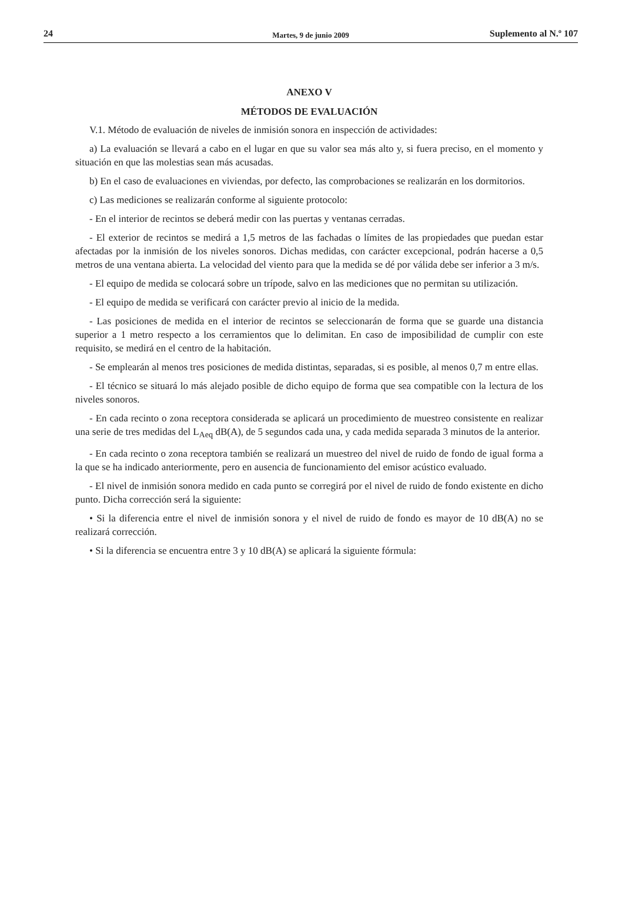24 Martes, 9 de junio 2009 Suplemento al N.º 107
ANEXO V
MÉTODOS DE EVALUACIÓN
V.1. Método de evaluación de niveles de inmisión sonora en inspección de actividades:
a) La evaluación se llevará a cabo en el lugar en que su valor sea más alto y, si fuera preciso, en el momento y situación en que las molestias sean más acusadas.
b) En el caso de evaluaciones en viviendas, por defecto, las comprobaciones se realizarán en los dormitorios.
c) Las mediciones se realizarán conforme al siguiente protocolo:
- En el interior de recintos se deberá medir con las puertas y ventanas cerradas.
- El exterior de recintos se medirá a 1,5 metros de las fachadas o límites de las propiedades que puedan estar afectadas por la inmisión de los niveles sonoros. Dichas medidas, con carácter excepcional, podrán hacerse a 0,5 metros de una ventana abierta. La velocidad del viento para que la medida se dé por válida debe ser inferior a 3 m/s.
- El equipo de medida se colocará sobre un trípode, salvo en las mediciones que no permitan su utilización.
- El equipo de medida se verificará con carácter previo al inicio de la medida.
- Las posiciones de medida en el interior de recintos se seleccionarán de forma que se guarde una distancia superior a 1 metro respecto a los cerramientos que lo delimitan. En caso de imposibilidad de cumplir con este requisito, se medirá en el centro de la habitación.
- Se emplearán al menos tres posiciones de medida distintas, separadas, si es posible, al menos 0,7 m entre ellas.
- El técnico se situará lo más alejado posible de dicho equipo de forma que sea compatible con la lectura de los niveles sonoros.
- En cada recinto o zona receptora considerada se aplicará un procedimiento de muestreo consistente en realizar una serie de tres medidas del L<sub>Aeq</sub> dB(A), de 5 segundos cada una, y cada medida separada 3 minutos de la anterior.
- En cada recinto o zona receptora también se realizará un muestreo del nivel de ruido de fondo de igual forma a la que se ha indicado anteriormente, pero en ausencia de funcionamiento del emisor acústico evaluado.
- El nivel de inmisión sonora medido en cada punto se corregirá por el nivel de ruido de fondo existente en dicho punto. Dicha corrección será la siguiente:
• Si la diferencia entre el nivel de inmisión sonora y el nivel de ruido de fondo es mayor de 10 dB(A) no se realizará corrección.
• Si la diferencia se encuentra entre 3 y 10 dB(A) se aplicará la siguiente fórmula: